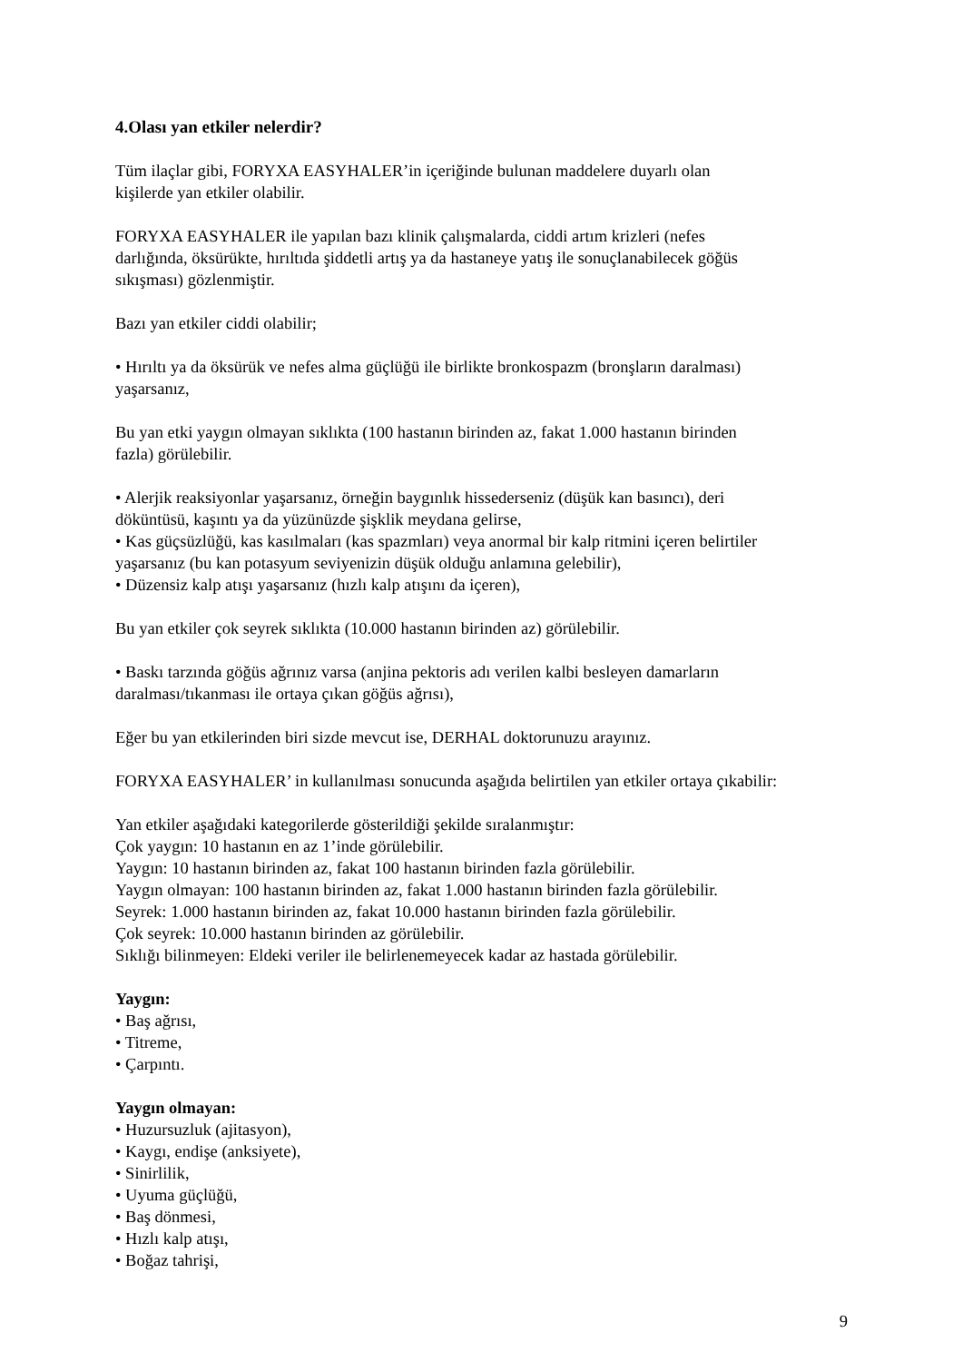4.Olası yan etkiler nelerdir?
Tüm ilaçlar gibi, FORYXA EASYHALER’in içeriğinde bulunan maddelere duyarlı olan
kişilerde yan etkiler olabilir.
FORYXA EASYHALER ile yapılan bazı klinik çalışmalarda, ciddi artım krizleri (nefes
darlığında, öksürükte, hırıltıda şiddetli artış ya da hastaneye yatış ile sonuçlanabilecek göğüs
sıkışması) gözlenmiştir.
Bazı yan etkiler ciddi olabilir;
• Hırıltı ya da öksürük ve nefes alma güçlüğü ile birlikte bronkospazm (bronşların daralması)
yaşarsanız,
Bu yan etki yaygın olmayan sıklıkta (100 hastanın birinden az, fakat 1.000 hastanın birinden
fazla) görülebilir.
• Alerjik reaksiyonlar yaşarsanız, örneğin baygınlık hissederseniz (düşük kan basıncı), deri
döküntüsü, kaşıntı ya da yüzünüzde şişklik meydana gelirse,
• Kas güçsüzlüğü, kas kasılmaları (kas spazmları) veya anormal bir kalp ritmini içeren belirtiler
yaşarsanız (bu kan potasyum seviyenizin düşük olduğu anlamına gelebilir),
• Düzensiz kalp atışı yaşarsanız (hızlı kalp atışını da içeren),
Bu yan etkiler çok seyrek sıklıkta (10.000 hastanın birinden az) görülebilir.
• Baskı tarzında göğüs ağrınız varsa (anjina pektoris adı verilen kalbi besleyen damarların
daralması/tıkanması ile ortaya çıkan göğüs ağrısı),
Eğer bu yan etkilerinden biri sizde mevcut ise, DERHAL doktorunuzu arayınız.
FORYXA EASYHALER’ in kullanılması sonucunda aşağıda belirtilen yan etkiler ortaya çıkabilir:
Yan etkiler aşağıdaki kategorilerde gösterildiği şekilde sıralanmıştır:
Çok yaygın: 10 hastanın en az 1’inde görülebilir.
Yaygın: 10 hastanın birinden az, fakat 100 hastanın birinden fazla görülebilir.
Yaygın olmayan: 100 hastanın birinden az, fakat 1.000 hastanın birinden fazla görülebilir.
Seyrek: 1.000 hastanın birinden az, fakat 10.000 hastanın birinden fazla görülebilir.
Çok seyrek: 10.000 hastanın birinden az görülebilir.
Sıklığı bilinmeyen: Eldeki veriler ile belirlenemeyecek kadar az hastada görülebilir.
Yaygın:
• Baş ağrısı,
• Titreme,
• Çarpıntı.
Yaygın olmayan:
• Huzursuzluk (ajitasyon),
• Kaygı, endişe (anksiyete),
• Sinirlilik,
• Uyuma güçlüğü,
• Baş dönmesi,
• Hızlı kalp atışı,
• Boğaz tahrişi,
9